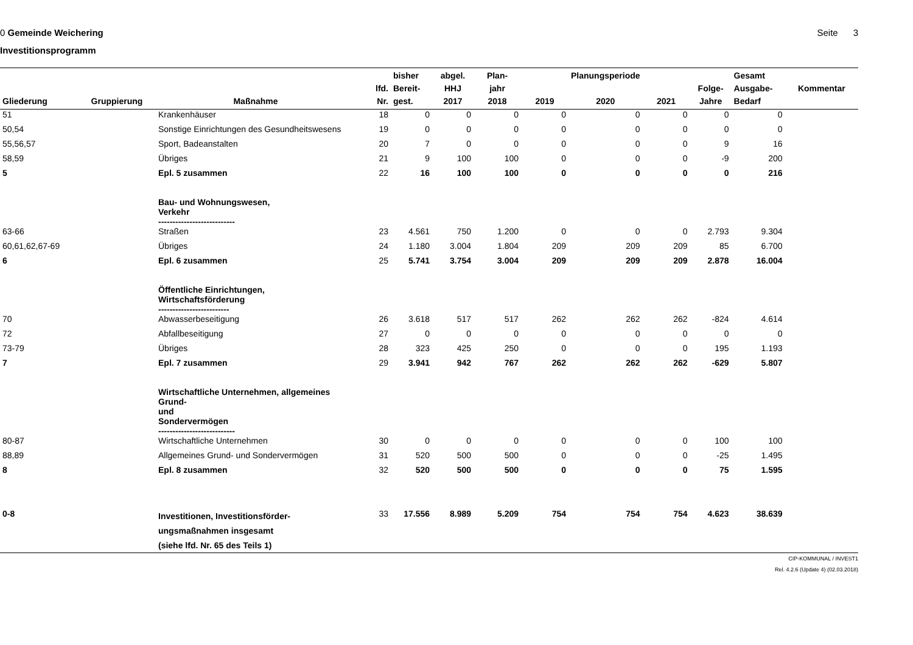0 Gemeinde Weichering Seite 3
Investitionsprogramm
| Gliederung | Gruppierung | Maßnahme | lfd. Nr. | bisher Bereit- gest. | abgel. HHJ 2017 | Plan- jahr 2018 | 2019 | Planungsperiode 2020 | 2021 | Folge- Jahre | Gesamt Ausgabe- Bedarf | Kommentar |
| --- | --- | --- | --- | --- | --- | --- | --- | --- | --- | --- | --- | --- |
| 51 | | Krankenhäuser | 18 | 0 | 0 | 0 | 0 | 0 | 0 | 0 | 0 | |
| 50,54 | | Sonstige Einrichtungen des Gesundheitswesens | 19 | 0 | 0 | 0 | 0 | 0 | 0 | 0 | 0 | |
| 55,56,57 | | Sport, Badeanstalten | 20 | 7 | 0 | 0 | 0 | 0 | 0 | 9 | 16 | |
| 58,59 | | Übriges | 21 | 9 | 100 | 100 | 0 | 0 | 0 | -9 | 200 | |
| 5 | | Epl. 5 zusammen | 22 | 16 | 100 | 100 | 0 | 0 | 0 | 0 | 216 | |
| | | Bau- und Wohnungswesen, Verkehr --------------------------- | | | | | | | | | | |
| 63-66 | | Straßen | 23 | 4.561 | 750 | 1.200 | 0 | 0 | 0 | 2.793 | 9.304 | |
| 60,61,62,67-69 | | Übriges | 24 | 1.180 | 3.004 | 1.804 | 209 | 209 | 209 | 85 | 6.700 | |
| 6 | | Epl. 6 zusammen | 25 | 5.741 | 3.754 | 3.004 | 209 | 209 | 209 | 2.878 | 16.004 | |
| | | Öffentliche Einrichtungen, Wirtschaftsförderung ------------------------- | | | | | | | | | | |
| 70 | | Abwasserbeseitigung | 26 | 3.618 | 517 | 517 | 262 | 262 | 262 | -824 | 4.614 | |
| 72 | | Abfallbeseitigung | 27 | 0 | 0 | 0 | 0 | 0 | 0 | 0 | 0 | |
| 73-79 | | Übriges | 28 | 323 | 425 | 250 | 0 | 0 | 0 | 195 | 1.193 | |
| 7 | | Epl. 7 zusammen | 29 | 3.941 | 942 | 767 | 262 | 262 | 262 | -629 | 5.807 | |
| | | Wirtschaftliche Unternehmen, allgemeines Grund- und Sondervermögen --------------------------- | | | | | | | | | | |
| 80-87 | | Wirtschaftliche Unternehmen | 30 | 0 | 0 | 0 | 0 | 0 | 0 | 100 | 100 | |
| 88,89 | | Allgemeines Grund- und Sondervermögen | 31 | 520 | 500 | 500 | 0 | 0 | 0 | -25 | 1.495 | |
| 8 | | Epl. 8 zusammen | 32 | 520 | 500 | 500 | 0 | 0 | 0 | 75 | 1.595 | |
| 0-8 | | Investitionen, Investitionsförder- ungsmaßnahmen insgesamt (siehe lfd. Nr. 65 des Teils 1) | 33 | 17.556 | 8.989 | 5.209 | 754 | 754 | 754 | 4.623 | 38.639 | |
CIP-KOMMUNAL / INVEST1
Rel. 4.2.6 (Update 4) (02.03.2018)